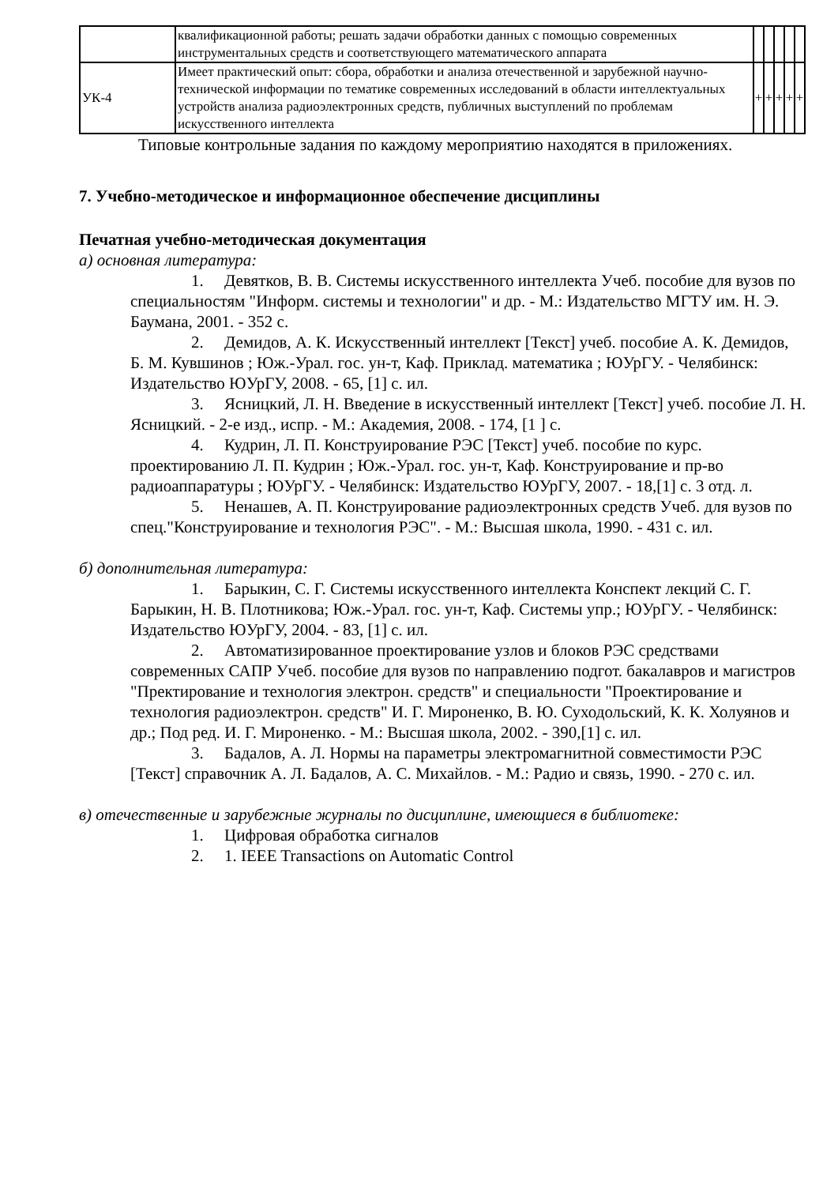| | квалификационной работы; решать задачи обработки данных с помощью современных инструментальных средств и соответствующего математического аппарата | | | | | |
| УК-4 | Имеет практический опыт: сбора, обработки и анализа отечественной и зарубежной научно-технической информации по тематике современных исследований в области интеллектуальных устройств анализа радиоэлектронных средств, публичных выступлений по проблемам искусственного интеллекта | + | + | + | + | + |
Типовые контрольные задания по каждому мероприятию находятся в приложениях.
7. Учебно-методическое и информационное обеспечение дисциплины
Печатная учебно-методическая документация
а) основная литература:
1. Девятков, В. В. Системы искусственного интеллекта Учеб. пособие для вузов по специальностям "Информ. системы и технологии" и др. - М.: Издательство МГТУ им. Н. Э. Баумана, 2001. - 352 с.
2. Демидов, А. К. Искусственный интеллект [Текст] учеб. пособие А. К. Демидов, Б. М. Кувшинов ; Юж.-Урал. гос. ун-т, Каф. Приклад. математика ; ЮУрГУ. - Челябинск: Издательство ЮУрГУ, 2008. - 65, [1] с. ил.
3. Ясницкий, Л. Н. Введение в искусственный интеллект [Текст] учеб. пособие Л. Н. Ясницкий. - 2-е изд., испр. - М.: Академия, 2008. - 174, [1 ] с.
4. Кудрин, Л. П. Конструирование РЭС [Текст] учеб. пособие по курс. проектированию Л. П. Кудрин ; Юж.-Урал. гос. ун-т, Каф. Конструирование и пр-во радиоаппаратуры ; ЮУрГУ. - Челябинск: Издательство ЮУрГУ, 2007. - 18,[1] с. 3 отд. л.
5. Ненашев, А. П. Конструирование радиоэлектронных средств Учеб. для вузов по спец."Конструирование и технология РЭС". - М.: Высшая школа, 1990. - 431 с. ил.
б) дополнительная литература:
1. Барыкин, С. Г. Системы искусственного интеллекта Конспект лекций С. Г. Барыкин, Н. В. Плотникова; Юж.-Урал. гос. ун-т, Каф. Системы упр.; ЮУрГУ. - Челябинск: Издательство ЮУрГУ, 2004. - 83, [1] с. ил.
2. Автоматизированное проектирование узлов и блоков РЭС средствами современных САПР Учеб. пособие для вузов по направлению подгот. бакалавров и магистров "Пректирование и технология электрон. средств" и специальности "Проектирование и технология радиоэлектрон. средств" И. Г. Мироненко, В. Ю. Суходольский, К. К. Холуянов и др.; Под ред. И. Г. Мироненко. - М.: Высшая школа, 2002. - 390,[1] с. ил.
3. Бадалов, А. Л. Нормы на параметры электромагнитной совместимости РЭС [Текст] справочник А. Л. Бадалов, А. С. Михайлов. - М.: Радио и связь, 1990. - 270 с. ил.
в) отечественные и зарубежные журналы по дисциплине, имеющиеся в библиотеке:
1. Цифровая обработка сигналов
2. 1. IEEE Transactions on Automatic Control